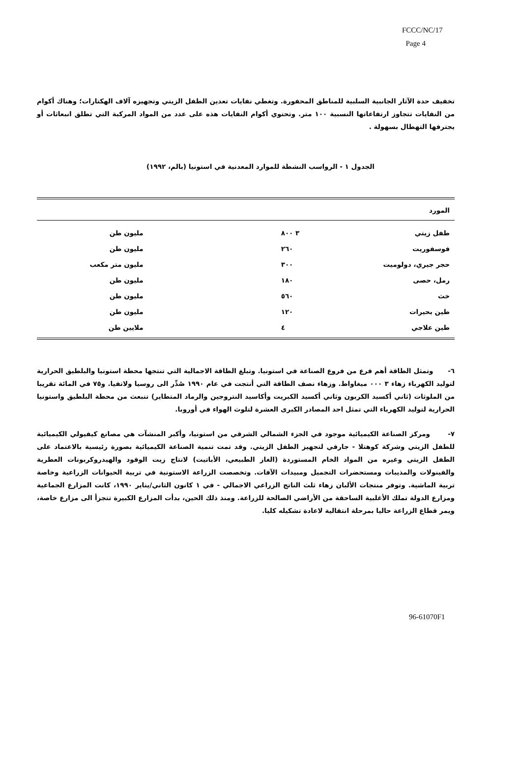FCCC/NC/17
Page 4
تخفيف حدة الآثار الجانبية السلبية للمناطق المحفورة. وتغطي نفايات تعدين الطفل الزيتي وتجهيزه آلاف الهكتارات؛ وهناك أكوام من النفايات تتجاوز ارتفاعاتها النسبية ١٠٠ متر. وتحتوي أكوام النفايات هذه على عدد من المواد المركبة التي تطلق انبعاثات أو يجترفها التهطال بسهولة .
الجدول ١ - الرواسب النشطة للموارد المعدنية في استونيا (بالم، ١٩٩٢)
| المورد | | |
| --- | --- | --- |
| طفل زيتي | ٣ ٨٠٠ | مليون طن |
| فوسفوريت | ٢٦٠ | مليون طن |
| حجر جيري، دولوميت | ٣٠٠ | مليون متر مكعب |
| رمل، حصى | ١٨٠ | مليون طن |
| خث | ٥٦٠ | مليون طن |
| طين بحيرات | ١٢٠ | مليون طن |
| طين علاجي | ٤ | ملايين طن |
٦- وتمثل الطاقة أهم فرع من فروع الصناعة في استونيا. وتبلغ الطاقة الاجمالية التي تنتجها محطة استونيا والبلطيق الحرارية لتوليد الكهرباء زهاء ٣ ٠٠٠ ميغاواط. وزهاء نصف الطاقة التي أنتجت في عام ١٩٩٠ صُدِّر الى روسيا ولاتفيا. و٧٥ في المائة تقريبا من الملوثات (ثاني أكسيد الكربون وثاني أكسيد الكبريت وأكاسيد النتروجين والرماد المتطاير) تنبعث من محطة البلطيق واستونيا الحرارية لتوليد الكهرباء التي تمثل احد المصادر الكبرى العشرة لتلوث الهواء في أوروبا.
٧- ومركز الصناعة الكيميائية موجود في الجزء الشمالي الشرقي من استونيا، وأكبر المنشآت هي مصانع كيفيولي الكيميائية للطفل الزيتي وشركة كوهتلا - جارفي لتجهيز الطفل الزيتي. وقد تمت تنمية الصناعة الكيميائية بصورة رئيسية بالاعتماد على الطفل الزيتي وغيره من المواد الخام المستوردة (الغاز الطبيعي، الأباتيت) لانتاج زيت الوقود والهيدروكربونات العطرية والفينولات والمذيبات ومستحضرات التجميل ومبيدات الآفات. وتخصصت الزراعة الاستونية في تربية الحيوانات الزراعية وخاصة تربية الماشية. وتوفر منتجات الألبان زهاء ثلث الناتج الزراعي الاجمالي - في ١ كانون الثاني/يناير ١٩٩٠، كانت المزارع الجماعية ومزارع الدولة تملك الأغلبية الساحقة من الأراضي الصالحة للزراعة. ومنذ ذلك الحين، بدأت المزارع الكبيرة تتجزأ الى مزارع خاصة، ويمر قطاع الزراعة حاليا بمرحلة انتقالية لاعادة تشكيله كليا.
96-61070F1